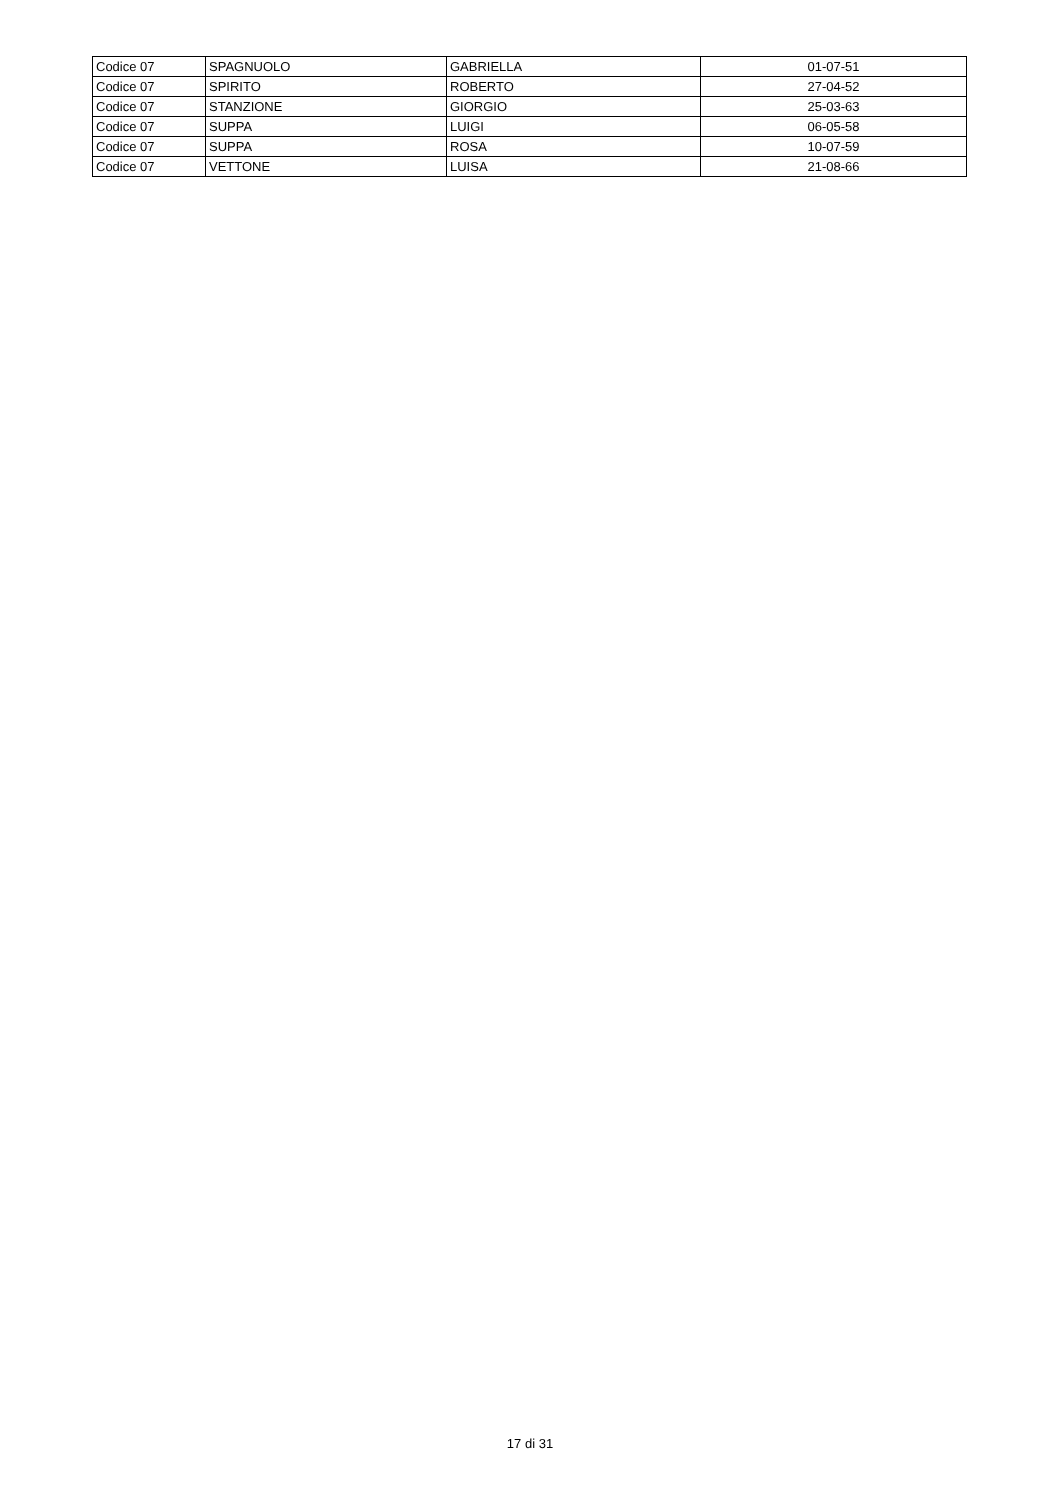| Codice 07 | SPAGNUOLO | GABRIELLA | 01-07-51 |
| Codice 07 | SPIRITO | ROBERTO | 27-04-52 |
| Codice 07 | STANZIONE | GIORGIO | 25-03-63 |
| Codice 07 | SUPPA | LUIGI | 06-05-58 |
| Codice 07 | SUPPA | ROSA | 10-07-59 |
| Codice 07 | VETTONE | LUISA | 21-08-66 |
17 di 31